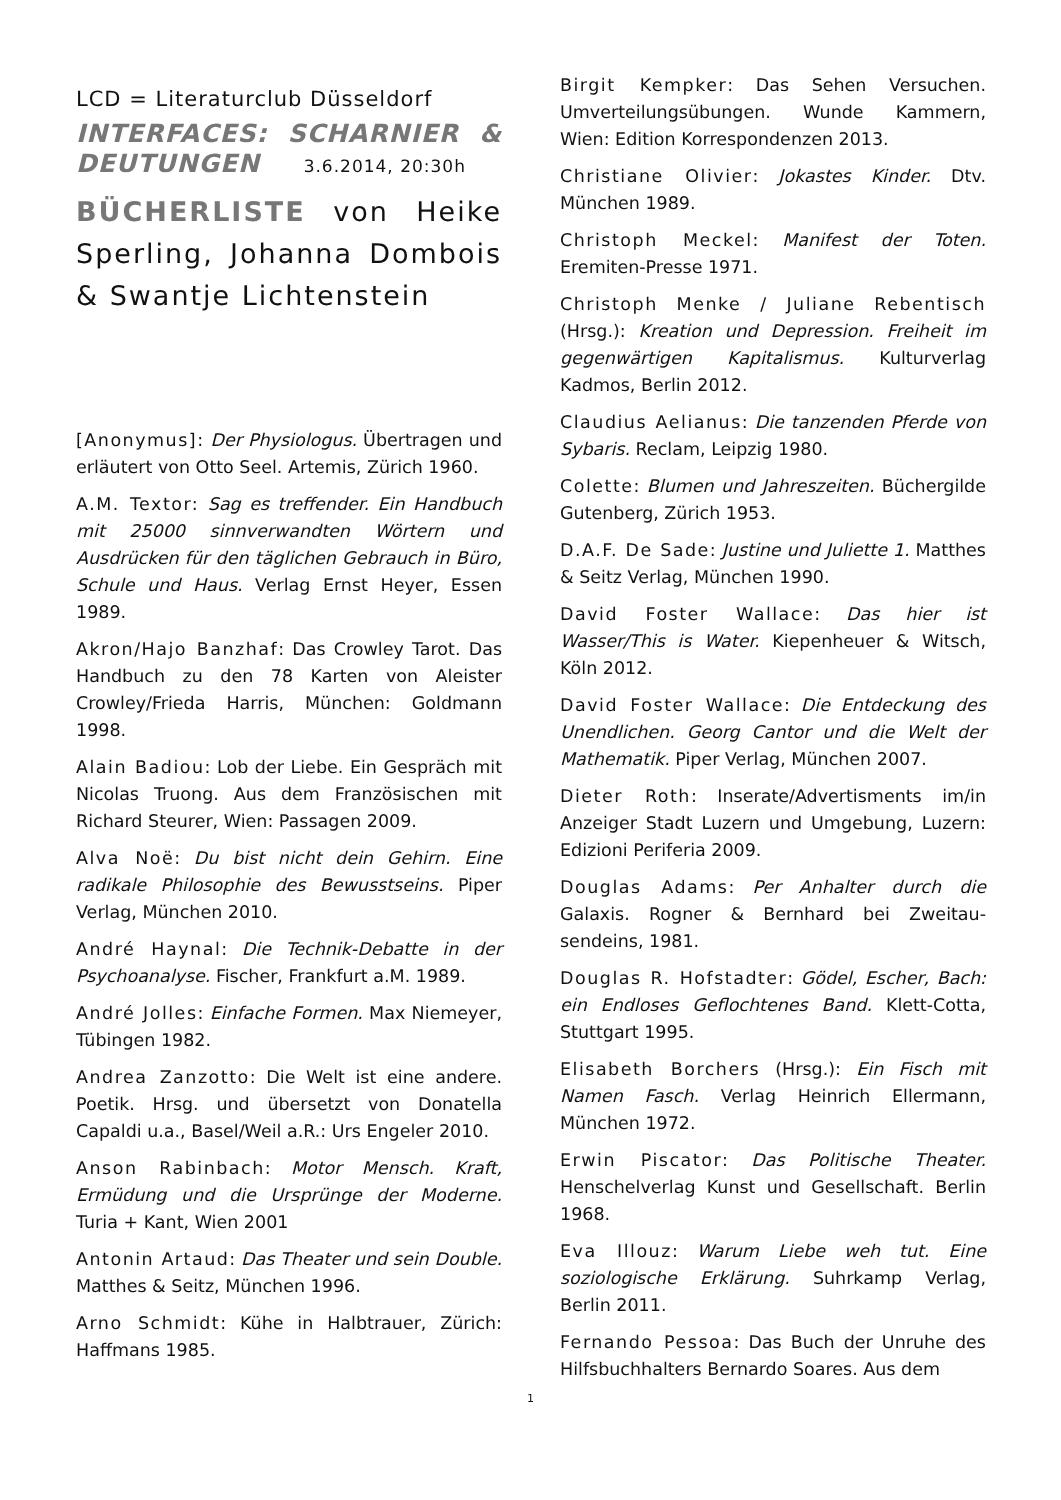LCD = Literaturclub Düsseldorf
INTERFACES: SCHARNIER & DEUTUNGEN 3.6.2014, 20:30h
BÜCHERLISTE von Heike Sperling, Johanna Dombois & Swantje Lichtenstein
[Anonymus]: Der Physiologus. Übertragen und erläutert von Otto Seel. Artemis, Zürich 1960.
A.M. Textor: Sag es treffender. Ein Handbuch mit 25000 sinnverwandten Wörtern und Ausdrücken für den täglichen Gebrauch in Büro, Schule und Haus. Verlag Ernst Heyer, Essen 1989.
Akron/Hajo Banzhaf: Das Crowley Tarot. Das Handbuch zu den 78 Karten von Aleister Crowley/Frieda Harris, München: Goldmann 1998.
Alain Badiou: Lob der Liebe. Ein Gespräch mit Nicolas Truong. Aus dem Französischen mit Richard Steurer, Wien: Passagen 2009.
Alva Noë: Du bist nicht dein Gehirn. Eine radikale Philosophie des Bewusstseins. Piper Verlag, München 2010.
André Haynal: Die Technik-Debatte in der Psychoanalyse. Fischer, Frankfurt a.M. 1989.
André Jolles: Einfache Formen. Max Niemeyer, Tübingen 1982.
Andrea Zanzotto: Die Welt ist eine andere. Poetik. Hrsg. und übersetzt von Donatella Capaldi u.a., Basel/Weil a.R.: Urs Engeler 2010.
Anson Rabinbach: Motor Mensch. Kraft, Ermüdung und die Ursprünge der Moderne. Turia + Kant, Wien 2001
Antonin Artaud: Das Theater und sein Double. Matthes & Seitz, München 1996.
Arno Schmidt: Kühe in Halbtrauer, Zürich: Haffmans 1985.
Birgit Kempker: Das Sehen Versuchen. Umverteilungsübungen. Wunde Kammern, Wien: Edition Korrespondenzen 2013.
Christiane Olivier: Jokastes Kinder. Dtv. München 1989.
Christoph Meckel: Manifest der Toten. Eremiten-Presse 1971.
Christoph Menke / Juliane Rebentisch (Hrsg.): Kreation und Depression. Freiheit im gegenwärtigen Kapitalismus. Kulturverlag Kadmos, Berlin 2012.
Claudius Aelianus: Die tanzenden Pferde von Sybaris. Reclam, Leipzig 1980.
Colette: Blumen und Jahreszeiten. Büchergilde Gutenberg, Zürich 1953.
D.A.F. De Sade: Justine und Juliette 1. Matthes & Seitz Verlag, München 1990.
David Foster Wallace: Das hier ist Wasser/This is Water. Kiepenheuer & Witsch, Köln 2012.
David Foster Wallace: Die Entdeckung des Unendlichen. Georg Cantor und die Welt der Mathematik. Piper Verlag, München 2007.
Dieter Roth: Inserate/Advertisments im/in Anzeiger Stadt Luzern und Umgebung, Luzern: Edizioni Periferia 2009.
Douglas Adams: Per Anhalter durch die Galaxis. Rogner & Bernhard bei Zweitau-sendeins, 1981.
Douglas R. Hofstadter: Gödel, Escher, Bach: ein Endloses Geflochtenes Band. Klett-Cotta, Stuttgart 1995.
Elisabeth Borchers (Hrsg.): Ein Fisch mit Namen Fasch. Verlag Heinrich Ellermann, München 1972.
Erwin Piscator: Das Politische Theater. Henschelverlag Kunst und Gesellschaft. Berlin 1968.
Eva Illouz: Warum Liebe weh tut. Eine soziologische Erklärung. Suhrkamp Verlag, Berlin 2011.
Fernando Pessoa: Das Buch der Unruhe des Hilfsbuchhalters Bernardo Soares. Aus dem
1